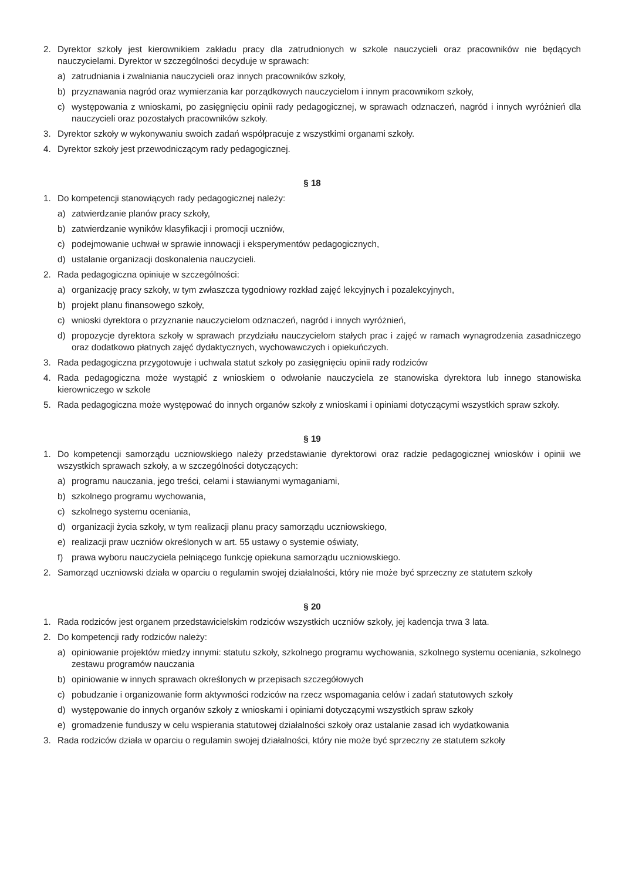2. Dyrektor szkoły jest kierownikiem zakładu pracy dla zatrudnionych w szkole nauczycieli oraz pracowników nie będących nauczycielami. Dyrektor w szczególności decyduje w sprawach:
a) zatrudniania i zwalniania nauczycieli oraz innych pracowników szkoły,
b) przyznawania nagród oraz wymierzania kar porządkowych nauczycielom i innym pracownikom szkoły,
c) występowania z wnioskami, po zasięgnięciu opinii rady pedagogicznej, w sprawach odznaczeń, nagród i innych wyróżnień dla nauczycieli oraz pozostałych pracowników szkoły.
3. Dyrektor szkoły w wykonywaniu swoich zadań współpracuje z wszystkimi organami szkoły.
4. Dyrektor szkoły jest przewodniczącym rady pedagogicznej.
§ 18
1. Do kompetencji stanowiących rady pedagogicznej należy:
a) zatwierdzanie planów pracy szkoły,
b) zatwierdzanie wyników klasyfikacji i promocji uczniów,
c) podejmowanie uchwał w sprawie innowacji i eksperymentów pedagogicznych,
d) ustalanie organizacji doskonalenia nauczycieli.
2. Rada pedagogiczna opiniuje w szczególności:
a) organizację pracy szkoły, w tym zwłaszcza tygodniowy rozkład zajęć lekcyjnych i pozalekcyjnych,
b) projekt planu finansowego szkoły,
c) wnioski dyrektora o przyznanie nauczycielom odznaczeń, nagród i innych wyróżnień,
d) propozycje dyrektora szkoły w sprawach przydziału nauczycielom stałych prac i zajęć w ramach wynagrodzenia zasadniczego oraz dodatkowo płatnych zajęć dydaktycznych, wychowawczych i opiekuńczych.
3. Rada pedagogiczna przygotowuje i uchwala statut szkoły po zasięgnięciu opinii rady rodziców
4. Rada pedagogiczna może wystąpić z wnioskiem o odwołanie nauczyciela ze stanowiska dyrektora lub innego stanowiska kierowniczego w szkole
5. Rada pedagogiczna może występować do innych organów szkoły z wnioskami i opiniami dotyczącymi wszystkich spraw szkoły.
§ 19
1. Do kompetencji samorządu uczniowskiego należy przedstawianie dyrektorowi oraz radzie pedagogicznej wniosków i opinii we wszystkich sprawach szkoły, a w szczególności dotyczących:
a) programu nauczania, jego treści, celami i stawianymi wymaganiami,
b) szkolnego programu wychowania,
c) szkolnego systemu oceniania,
d) organizacji życia szkoły, w tym realizacji planu pracy samorządu uczniowskiego,
e) realizacji praw uczniów określonych w art. 55 ustawy o systemie oświaty,
f) prawa wyboru nauczyciela pełniącego funkcję opiekuna samorządu uczniowskiego.
2. Samorząd uczniowski działa w oparciu o regulamin swojej działalności, który nie może być sprzeczny ze statutem szkoły
§ 20
1. Rada rodziców jest organem przedstawicielskim rodziców wszystkich uczniów szkoły, jej kadencja trwa 3 lata.
2. Do kompetencji rady rodziców należy:
a) opiniowanie projektów miedzy innymi: statutu szkoły, szkolnego programu wychowania, szkolnego systemu oceniania, szkolnego zestawu programów nauczania
b) opiniowanie w innych sprawach określonych w przepisach szczegółowych
c) pobudzanie i organizowanie form aktywności rodziców na rzecz wspomagania celów i zadań statutowych szkoły
d) występowanie do innych organów szkoły z wnioskami i opiniami dotyczącymi wszystkich spraw szkoły
e) gromadzenie funduszy w celu wspierania statutowej działalności szkoły oraz ustalanie zasad ich wydatkowania
3. Rada rodziców działa w oparciu o regulamin swojej działalności, który nie może być sprzeczny ze statutem szkoły